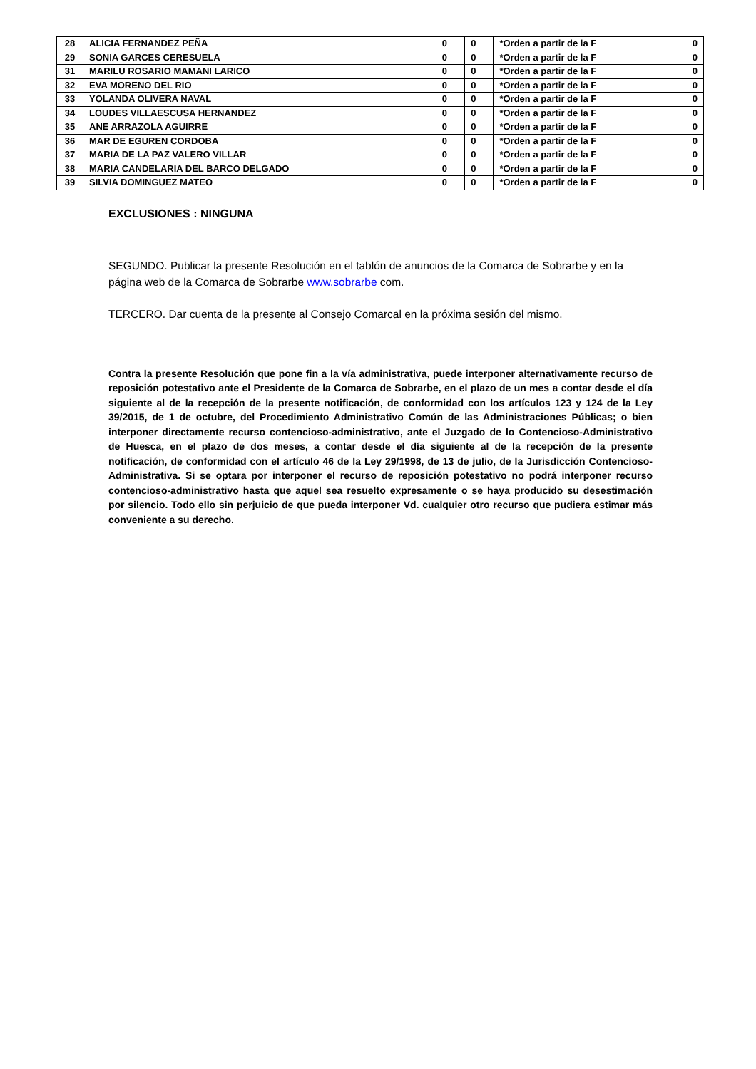| 28 | ALICIA FERNANDEZ PEÑA | 0 | 0 | *Orden a partir de la F | 0 |
| 29 | SONIA GARCES CERESUELA | 0 | 0 | *Orden a partir de la F | 0 |
| 31 | MARILU ROSARIO MAMANI LARICO | 0 | 0 | *Orden a partir de la F | 0 |
| 32 | EVA MORENO DEL RIO | 0 | 0 | *Orden a partir de la F | 0 |
| 33 | YOLANDA OLIVERA NAVAL | 0 | 0 | *Orden a partir de la F | 0 |
| 34 | LOUDES VILLAESCUSA HERNANDEZ | 0 | 0 | *Orden a partir de la F | 0 |
| 35 | ANE ARRAZOLA AGUIRRE | 0 | 0 | *Orden a partir de la F | 0 |
| 36 | MAR DE EGUREN CORDOBA | 0 | 0 | *Orden a partir de la F | 0 |
| 37 | MARIA DE LA PAZ VALERO VILLAR | 0 | 0 | *Orden a partir de la F | 0 |
| 38 | MARIA CANDELARIA DEL BARCO DELGADO | 0 | 0 | *Orden a partir de la F | 0 |
| 39 | SILVIA DOMINGUEZ MATEO | 0 | 0 | *Orden a partir de la F | 0 |
EXCLUSIONES : NINGUNA
SEGUNDO. Publicar la presente Resolución en el tablón de anuncios de la Comarca de Sobrarbe y en la página web de la Comarca de Sobrarbe www.sobrarbe com.
TERCERO. Dar cuenta de la presente al Consejo Comarcal en la próxima sesión del mismo.
Contra la presente Resolución que pone fin a la vía administrativa, puede interponer alternativamente recurso de reposición potestativo ante el Presidente de la Comarca de Sobrarbe, en el plazo de un mes a contar desde el día siguiente al de la recepción de la presente notificación, de conformidad con los artículos 123 y 124 de la Ley 39/2015, de 1 de octubre, del Procedimiento Administrativo Común de las Administraciones Públicas; o bien interponer directamente recurso contencioso-administrativo, ante el Juzgado de lo Contencioso-Administrativo de Huesca, en el plazo de dos meses, a contar desde el día siguiente al de la recepción de la presente notificación, de conformidad con el artículo 46 de la Ley 29/1998, de 13 de julio, de la Jurisdicción Contencioso-Administrativa. Si se optara por interponer el recurso de reposición potestativo no podrá interponer recurso contencioso-administrativo hasta que aquel sea resuelto expresamente o se haya producido su desestimación por silencio. Todo ello sin perjuicio de que pueda interponer Vd. cualquier otro recurso que pudiera estimar más conveniente a su derecho.